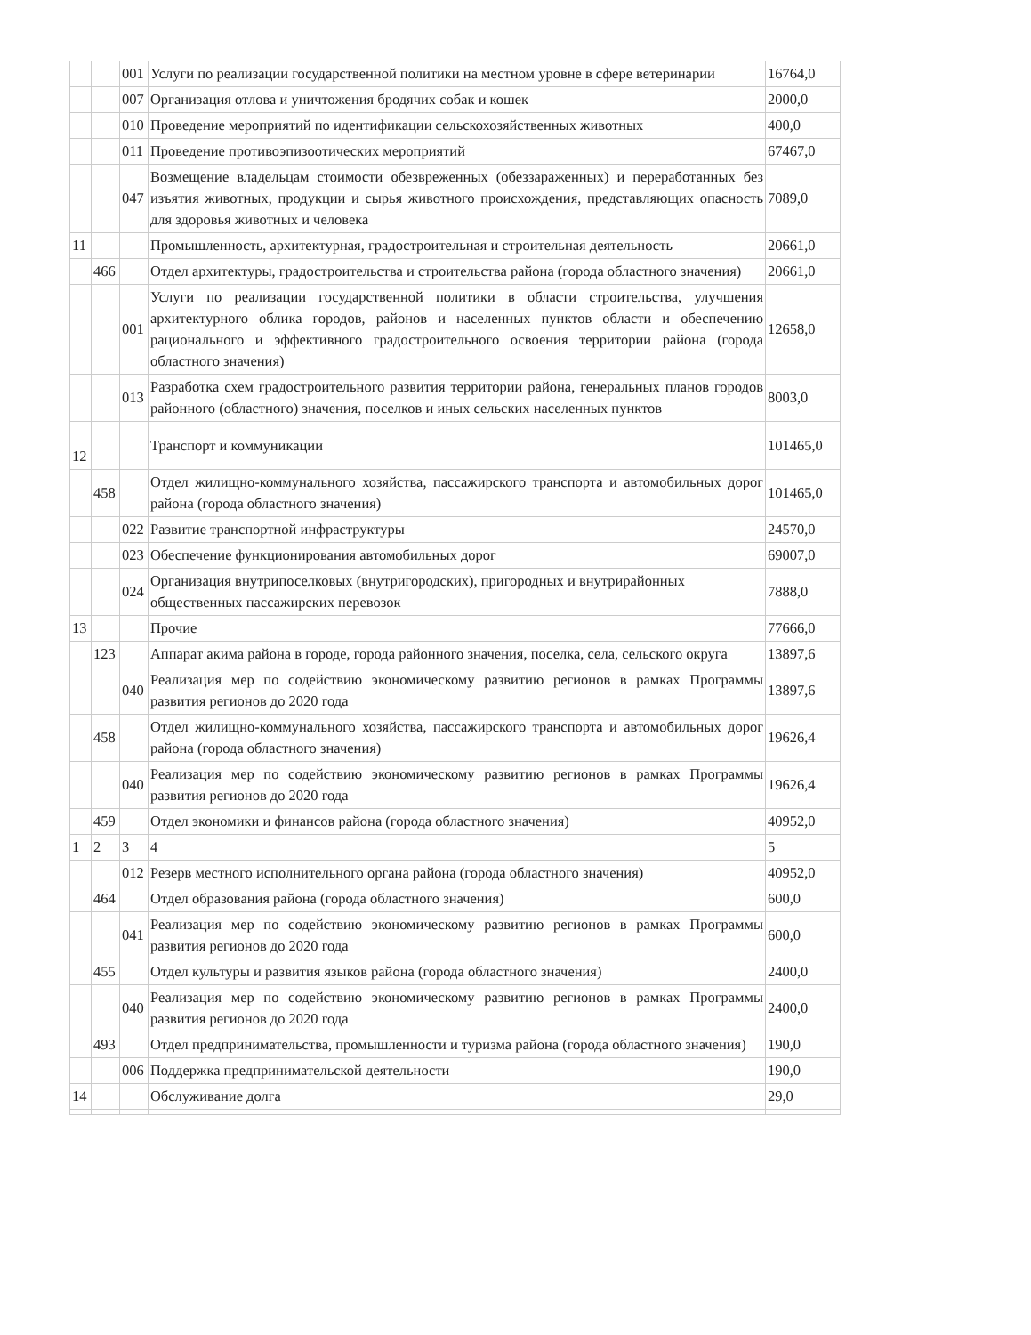| | | 001 | Услуги по реализации государственной политики на местном уровне в сфере ветеринарии | 16764,0 |
| | | 007 | Организация отлова и уничтожения бродячих собак и кошек | 2000,0 |
| | | 010 | Проведение мероприятий по идентификации сельскохозяйственных животных | 400,0 |
| | | 011 | Проведение противоэпизоотических мероприятий | 67467,0 |
| | | 047 | Возмещение владельцам стоимости обезвреженных (обеззараженных) и переработанных без изъятия животных, продукции и сырья животного происхождения, представляющих опасность для здоровья животных и человека | 7089,0 |
| 11 | | | Промышленность, архитектурная, градостроительная и строительная деятельность | 20661,0 |
| | 466 | | Отдел архитектуры, градостроительства и строительства района (города областного значения) | 20661,0 |
| | | 001 | Услуги по реализации государственной политики в области строительства, улучшения архитектурного облика городов, районов и населенных пунктов области и обеспечению рационального и эффективного градостроительного освоения территории района (города областного значения) | 12658,0 |
| | | 013 | Разработка схем градостроительного развития территории района, генеральных планов городов районного (областного) значения, поселков и иных сельских населенных пунктов | 8003,0 |
| 12 | | | Транспорт и коммуникации | 101465,0 |
| | 458 | | Отдел жилищно-коммунального хозяйства, пассажирского транспорта и автомобильных дорог района (города областного значения) | 101465,0 |
| | | 022 | Развитие транспортной инфраструктуры | 24570,0 |
| | | 023 | Обеспечение функционирования автомобильных дорог | 69007,0 |
| | | 024 | Организация внутрипоселковых (внутригородских), пригородных и внутрирайонных общественных пассажирских перевозок | 7888,0 |
| 13 | | | Прочие | 77666,0 |
| | 123 | | Аппарат акима района в городе, города районного значения, поселка, села, сельского округа | 13897,6 |
| | | 040 | Реализация мер по содействию экономическому развитию регионов в рамках Программы развития регионов до 2020 года | 13897,6 |
| | 458 | | Отдел жилищно-коммунального хозяйства, пассажирского транспорта и автомобильных дорог района (города областного значения) | 19626,4 |
| | | 040 | Реализация мер по содействию экономическому развитию регионов в рамках Программы развития регионов до 2020 года | 19626,4 |
| | 459 | | Отдел экономики и финансов района (города областного значения) | 40952,0 |
| 1 | 2 | 3 | 4 | 5 |
| | | 012 | Резерв местного исполнительного органа района (города областного значения) | 40952,0 |
| | 464 | | Отдел образования района (города областного значения) | 600,0 |
| | | 041 | Реализация мер по содействию экономическому развитию регионов в рамках Программы развития регионов до 2020 года | 600,0 |
| | 455 | | Отдел культуры и развития языков района (города областного значения) | 2400,0 |
| | | 040 | Реализация мер по содействию экономическому развитию регионов в рамках Программы развития регионов до 2020 года | 2400,0 |
| | 493 | | Отдел предпринимательства, промышленности и туризма района (города областного значения) | 190,0 |
| | | 006 | Поддержка предпринимательской деятельности | 190,0 |
| 14 | | | Обслуживание долга | 29,0 |